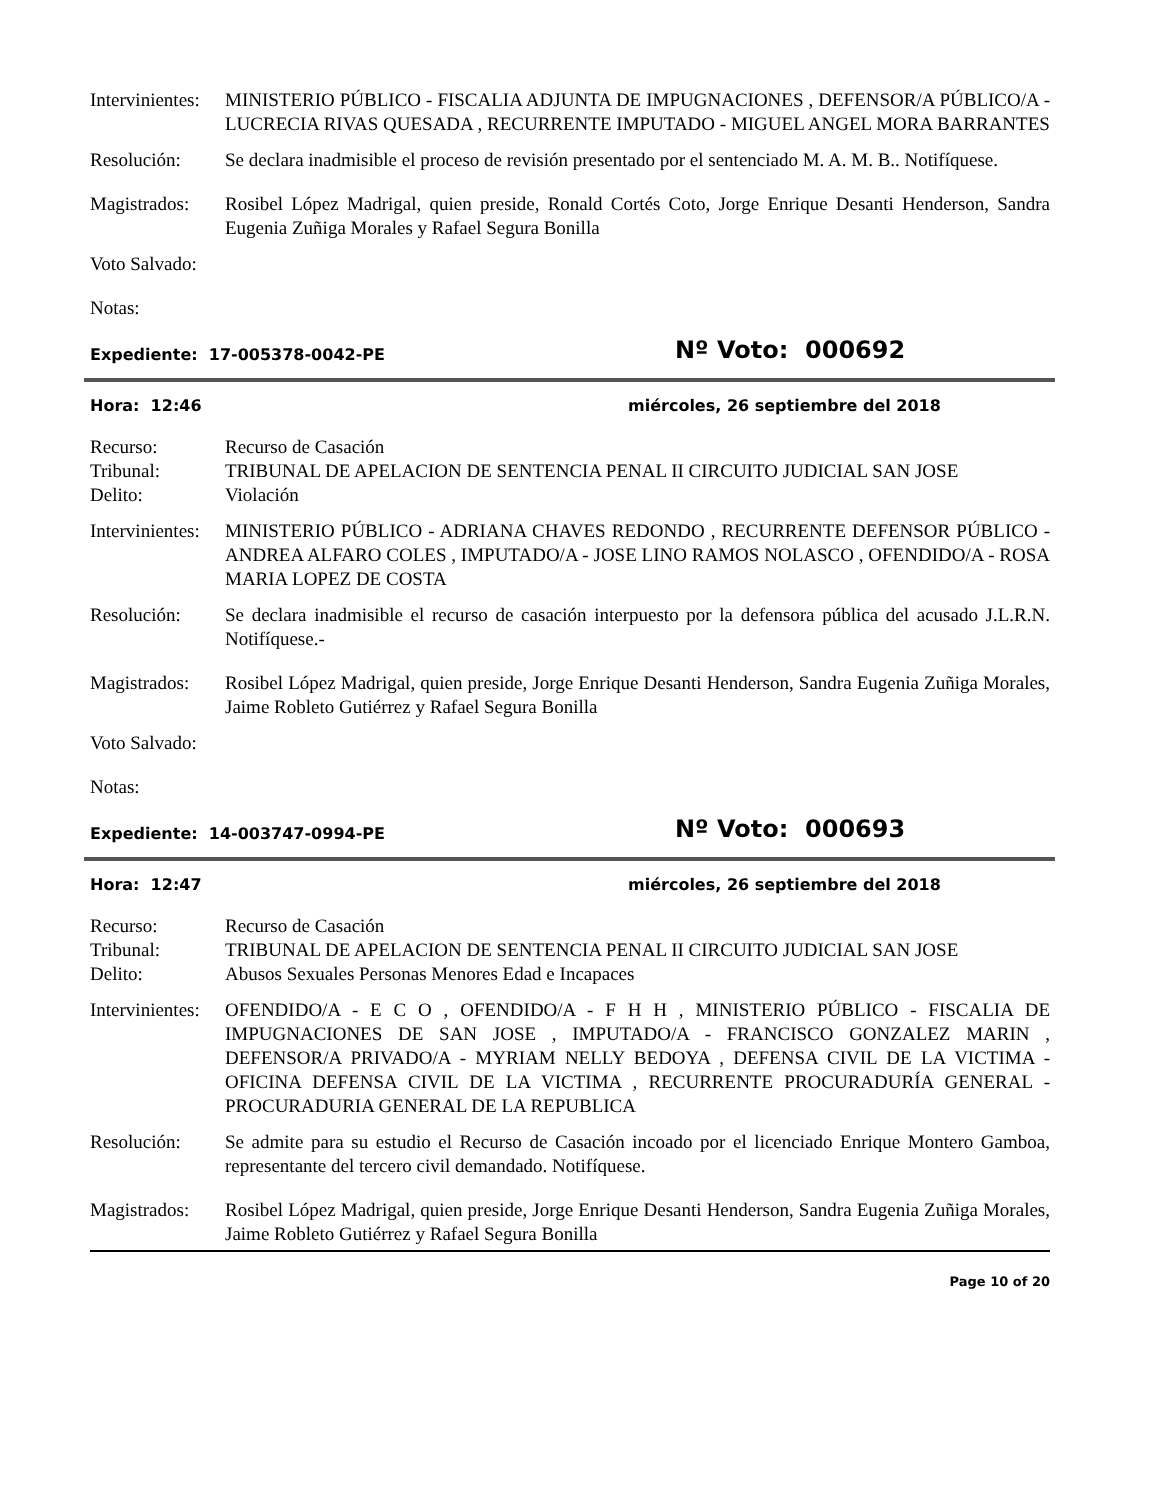Intervinientes:
MINISTERIO PÚBLICO - FISCALIA ADJUNTA DE IMPUGNACIONES , DEFENSOR/A PÚBLICO/A - LUCRECIA RIVAS QUESADA , RECURRENTE IMPUTADO - MIGUEL ANGEL MORA BARRANTES
Resolución: Se declara inadmisible el proceso de revisión presentado por el sentenciado M. A. M. B.. Notifíquese.
Magistrados:
Rosibel López Madrigal, quien preside, Ronald Cortés Coto, Jorge Enrique Desanti Henderson, Sandra Eugenia Zuñiga Morales y Rafael Segura Bonilla
Voto Salvado:
Notas:
Expediente: 17-005378-0042-PE
Nº Voto: 000692
Hora: 12:46 miércoles, 26 septiembre del 2018
Recurso: Recurso de Casación
Tribunal: TRIBUNAL DE APELACION DE SENTENCIA PENAL II CIRCUITO JUDICIAL SAN JOSE
Delito: Violación
Intervinientes:
MINISTERIO PÚBLICO - ADRIANA CHAVES REDONDO , RECURRENTE DEFENSOR PÚBLICO - ANDREA ALFARO COLES , IMPUTADO/A - JOSE LINO RAMOS NOLASCO , OFENDIDO/A - ROSA MARIA LOPEZ DE COSTA
Resolución: Se declara inadmisible el recurso de casación interpuesto por la defensora pública del acusado J.L.R.N. Notifíquese.-
Magistrados:
Rosibel López Madrigal, quien preside, Jorge Enrique Desanti Henderson, Sandra Eugenia Zuñiga Morales, Jaime Robleto Gutiérrez y Rafael Segura Bonilla
Voto Salvado:
Notas:
Expediente: 14-003747-0994-PE
Nº Voto: 000693
Hora: 12:47 miércoles, 26 septiembre del 2018
Recurso: Recurso de Casación
Tribunal: TRIBUNAL DE APELACION DE SENTENCIA PENAL II CIRCUITO JUDICIAL SAN JOSE
Delito: Abusos Sexuales Personas Menores Edad e Incapaces
Intervinientes:
OFENDIDO/A - E C O , OFENDIDO/A - F H H , MINISTERIO PÚBLICO - FISCALIA DE IMPUGNACIONES DE SAN JOSE , IMPUTADO/A - FRANCISCO GONZALEZ MARIN , DEFENSOR/A PRIVADO/A - MYRIAM NELLY BEDOYA , DEFENSA CIVIL DE LA VICTIMA - OFICINA DEFENSA CIVIL DE LA VICTIMA , RECURRENTE PROCURADURÍA GENERAL - PROCURADURIA GENERAL DE LA REPUBLICA
Resolución: Se admite para su estudio el Recurso de Casación incoado por el licenciado Enrique Montero Gamboa, representante del tercero civil demandado. Notifíquese.
Magistrados:
Rosibel López Madrigal, quien preside, Jorge Enrique Desanti Henderson, Sandra Eugenia Zuñiga Morales, Jaime Robleto Gutiérrez y Rafael Segura Bonilla
Page 10 of 20